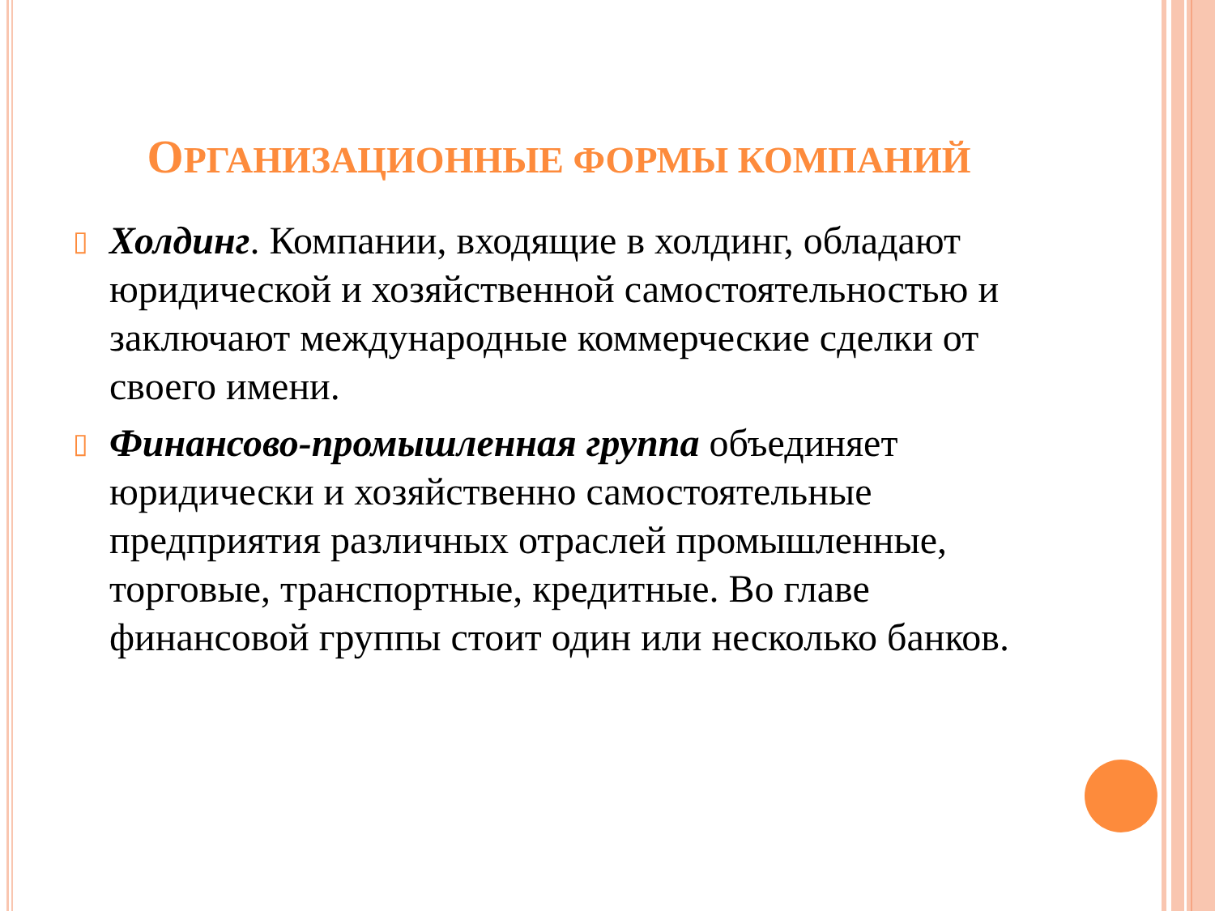ОРГАНИЗАЦИОННЫЕ ФОРМЫ КОМПАНИЙ
▯ Холдинг. Компании, входящие в холдинг, обладают юридической и хозяйственной самостоятельностью и заключают международные коммерческие сделки от своего имени.
▯ Финансово-промышленная группа объединяет юридически и хозяйственно самостоятельные предприятия различных отраслей промышленные, торговые, транспортные, кредитные. Во главе финансовой группы стоит один или несколько банков.